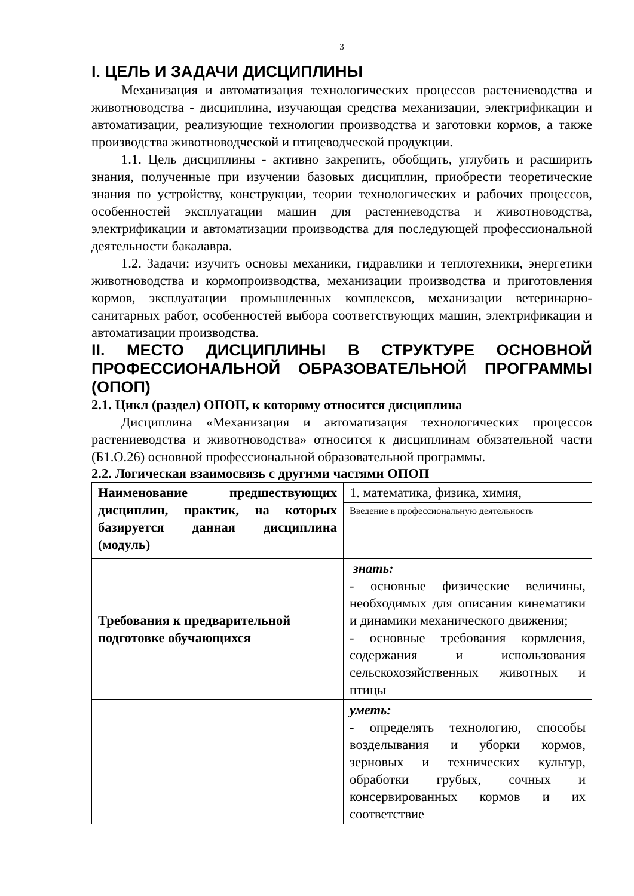3
I. ЦЕЛЬ И ЗАДАЧИ ДИСЦИПЛИНЫ
Механизация и автоматизация технологических процессов растениеводства и животноводства - дисциплина, изучающая средства механизации, электрификации и автоматизации, реализующие технологии производства и заготовки кормов, а также производства животноводческой и птицеводческой продукции.
1.1. Цель дисциплины - активно закрепить, обобщить, углубить и расширить знания, полученные при изучении базовых дисциплин, приобрести теоретические знания по устройству, конструкции, теории технологических и рабочих процессов, особенностей эксплуатации машин для растениеводства и животноводства, электрификации и автоматизации производства для последующей профессиональной деятельности бакалавра.
1.2. Задачи: изучить основы механики, гидравлики и теплотехники, энергетики животноводства и кормопроизводства, механизации производства и приготовления кормов, эксплуатации промышленных комплексов, механизации ветеринарно-санитарных работ, особенностей выбора соответствующих машин, электрификации и автоматизации производства.
II. МЕСТО ДИСЦИПЛИНЫ В СТРУКТУРЕ ОСНОВНОЙ ПРОФЕССИОНАЛЬНОЙ ОБРАЗОВАТЕЛЬНОЙ ПРОГРАММЫ (ОПОП)
2.1. Цикл (раздел) ОПОП, к которому относится дисциплина
Дисциплина «Механизация и автоматизация технологических процессов растениеводства и животноводства» относится к дисциплинам обязательной части (Б1.О.26) основной профессиональной образовательной программы.
2.2. Логическая взаимосвязь с другими частями ОПОП
| Наименование предшествующих дисциплин, практик, на которых базируется данная дисциплина (модуль) | 1. математика, физика, химия, |
| | Введение в профессиональную деятельность |
| Требования к предварительной подготовке обучающихся | знать: - основные физические величины, необходимых для описания кинематики и динамики механического движения; - основные требования кормления, содержания и использования сельскохозяйственных животных и птицы |
| | уметь: - определять технологию, способы возделывания и уборки кормов, зерновых и технических культур, обработки грубых, сочных и консервированных кормов и их соответствие |